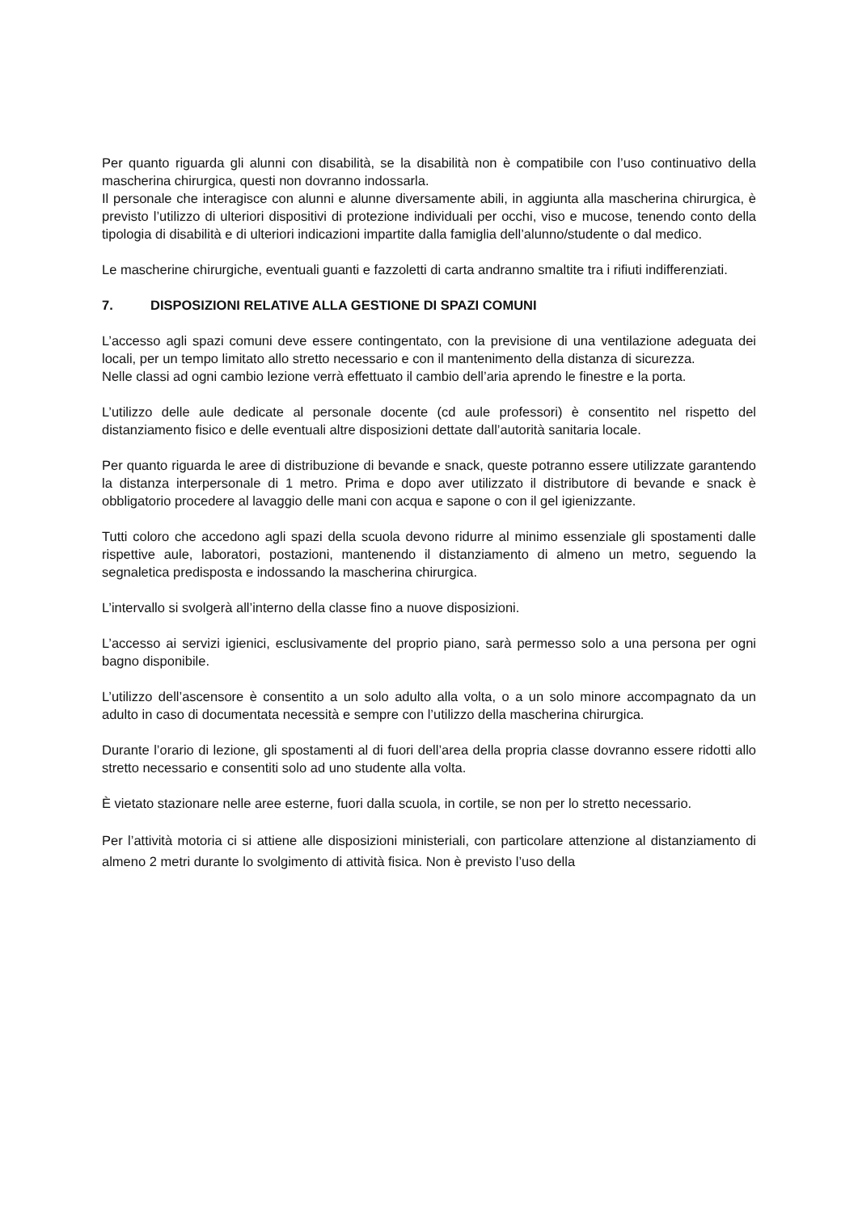Per quanto riguarda gli alunni con disabilità, se la disabilità non è compatibile con l’uso continuativo della mascherina chirurgica, questi non dovranno indossarla.
Il personale che interagisce con alunni e alunne diversamente abili, in aggiunta alla mascherina chirurgica, è previsto l’utilizzo di ulteriori dispositivi di protezione individuali per occhi, viso e mucose, tenendo conto della tipologia di disabilità e di ulteriori indicazioni impartite dalla famiglia dell’alunno/studente o dal medico.
Le mascherine chirurgiche, eventuali guanti e fazzoletti di carta andranno smaltite tra i rifiuti indifferenziati.
7. DISPOSIZIONI RELATIVE ALLA GESTIONE DI SPAZI COMUNI
L’accesso agli spazi comuni deve essere contingentato, con la previsione di una ventilazione adeguata dei locali, per un tempo limitato allo stretto necessario e con il mantenimento della distanza di sicurezza.
Nelle classi ad ogni cambio lezione verrà effettuato il cambio dell’aria aprendo le finestre e la porta.
L’utilizzo delle aule dedicate al personale docente (cd aule professori) è consentito nel rispetto del distanziamento fisico e delle eventuali altre disposizioni dettate dall’autorità sanitaria locale.
Per quanto riguarda le aree di distribuzione di bevande e snack, queste potranno essere utilizzate garantendo la distanza interpersonale di 1 metro. Prima e dopo aver utilizzato il distributore di bevande e snack è obbligatorio procedere al lavaggio delle mani con acqua e sapone o con il gel igienizzante.
Tutti coloro che accedono agli spazi della scuola devono ridurre al minimo essenziale gli spostamenti dalle rispettive aule, laboratori, postazioni, mantenendo il distanziamento di almeno un metro, seguendo la segnaletica predisposta e indossando la mascherina chirurgica.
L’intervallo si svolgerà all’interno della classe fino a nuove disposizioni.
L’accesso ai servizi igienici, esclusivamente del proprio piano, sarà permesso solo a una persona per ogni bagno disponibile.
L’utilizzo dell’ascensore è consentito a un solo adulto alla volta, o a un solo minore accompagnato da un adulto in caso di documentata necessità e sempre con l’utilizzo della mascherina chirurgica.
Durante l’orario di lezione, gli spostamenti al di fuori dell’area della propria classe dovranno essere ridotti allo stretto necessario e consentiti solo ad uno studente alla volta.
È vietato stazionare nelle aree esterne, fuori dalla scuola, in cortile, se non per lo stretto necessario.
Per l’attività motoria ci si attiene alle disposizioni ministeriali, con particolare attenzione al distanziamento di almeno 2 metri durante lo svolgimento di attività fisica. Non è previsto l’uso della